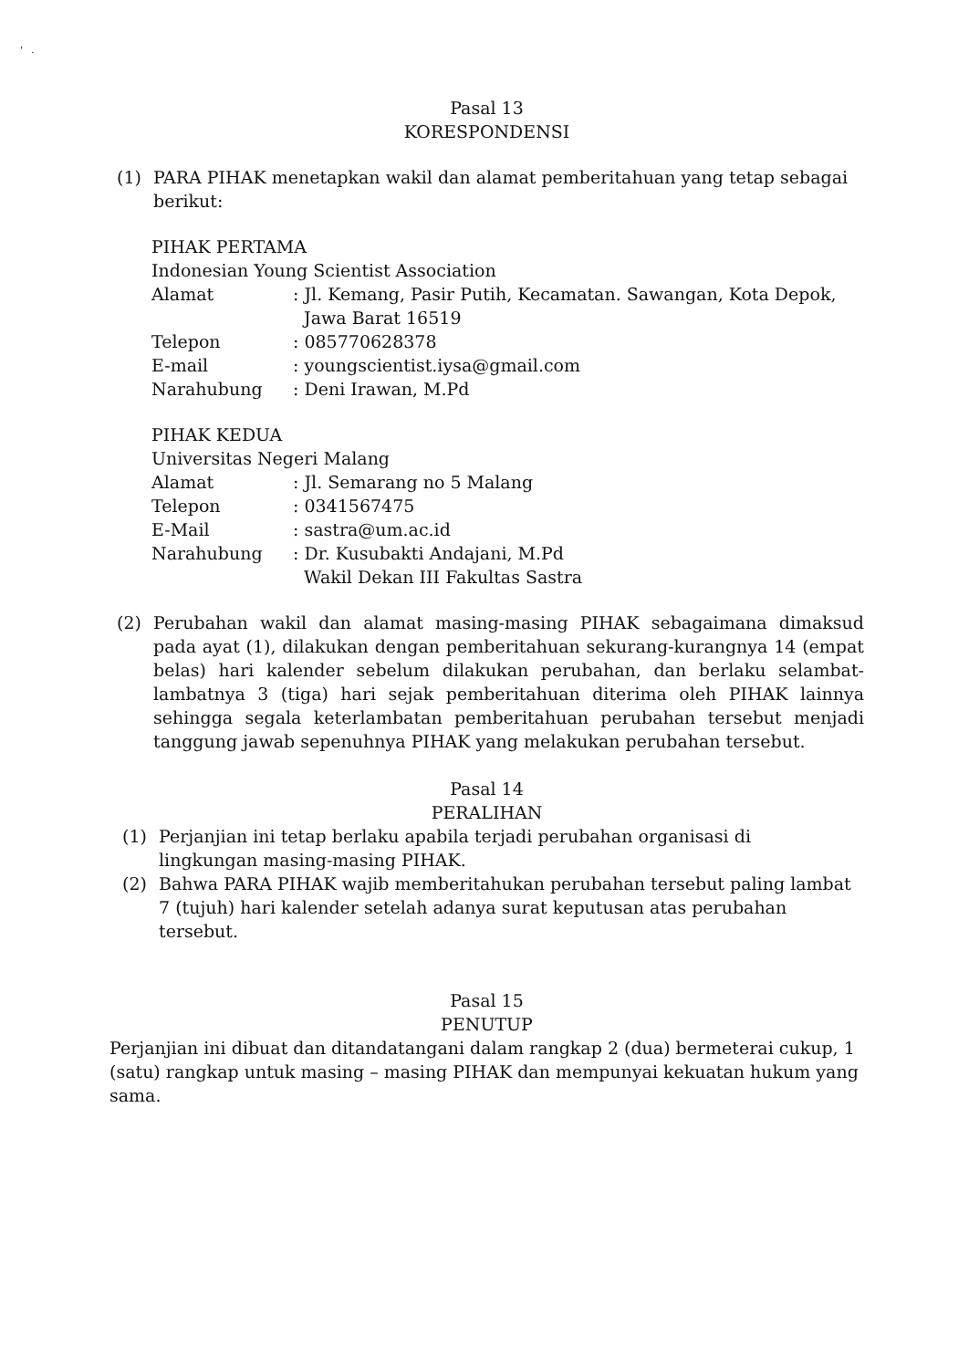' .
Pasal 13
KORESPONDENSI
(1) PARA PIHAK menetapkan wakil dan alamat pemberitahuan yang tetap sebagai berikut:
PIHAK PERTAMA
Indonesian Young Scientist Association
| Alamat | : Jl. Kemang, Pasir Putih, Kecamatan. Sawangan, Kota Depok, Jawa Barat 16519 |
| Telepon | : 085770628378 |
| E-mail | : youngscientist.iysa@gmail.com |
| Narahubung | : Deni Irawan, M.Pd |
PIHAK KEDUA
Universitas Negeri Malang
| Alamat | : Jl. Semarang no 5 Malang |
| Telepon | : 0341567475 |
| E-Mail | : sastra@um.ac.id |
| Narahubung | : Dr. Kusubakti Andajani, M.Pd Wakil Dekan III Fakultas Sastra |
(2) Perubahan wakil dan alamat masing-masing PIHAK sebagaimana dimaksud pada ayat (1), dilakukan dengan pemberitahuan sekurang-kurangnya 14 (empat belas) hari kalender sebelum dilakukan perubahan, dan berlaku selambat-lambatnya 3 (tiga) hari sejak pemberitahuan diterima oleh PIHAK lainnya sehingga segala keterlambatan pemberitahuan perubahan tersebut menjadi tanggung jawab sepenuhnya PIHAK yang melakukan perubahan tersebut.
Pasal 14
PERALIHAN
(1) Perjanjian ini tetap berlaku apabila terjadi perubahan organisasi di
lingkungan masing-masing PIHAK.
(2) Bahwa PARA PIHAK wajib memberitahukan perubahan tersebut paling lambat 7 (tujuh) hari kalender setelah adanya surat keputusan atas perubahan tersebut.
Pasal 15
PENUTUP
Perjanjian ini dibuat dan ditandatangani dalam rangkap 2 (dua) bermeterai cukup, 1 (satu) rangkap untuk masing – masing PIHAK dan mempunyai kekuatan hukum yang sama.